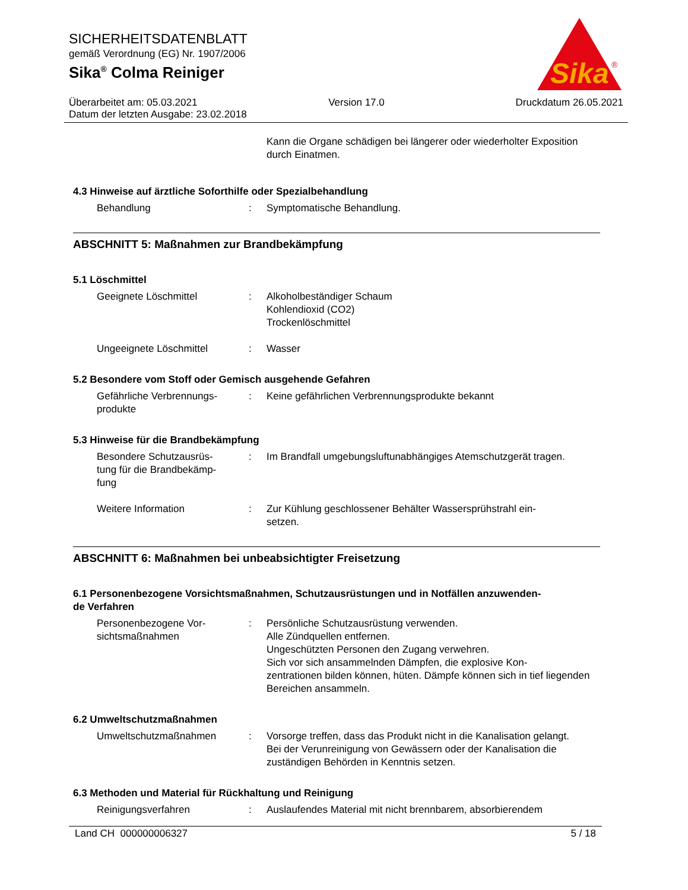SICHERHEITSDATENBLATT
gemäß Verordnung (EG) Nr. 1907/2006
Sika<sup>®</sup> Colma Reiniger
Sika
®
Überarbeitet am: 05.03.2021 Version 17.0 Druckdatum 26.05.2021
Datum der letzten Ausgabe: 23.02.2018
Kann die Organe schädigen bei längerer oder wiederholter Exposition durch Einatmen.
4.3 Hinweise auf ärztliche Soforthilfe oder Spezialbehandlung
Behandlung : Symptomatische Behandlung.
ABSCHNITT 5: Maßnahmen zur Brandbekämpfung
5.1 Löschmittel
Geeignete Löschmittel : Alkoholbeständiger Schaum
Kohlendioxid (CO2)
Trockenlöschmittel
Ungeeignete Löschmittel : Wasser
5.2 Besondere vom Stoff oder Gemisch ausgehende Gefahren
Gefährliche Verbrennungs-
produkte
: Keine gefährlichen Verbrennungsprodukte bekannt
5.3 Hinweise für die Brandbekämpfung
Besondere Schutzausrüs-
tung für die Brandbekämp-
fung
: Im Brandfall umgebungsluftunabhängiges Atemschutzgerät tragen.
Weitere Information : Zur Kühlung geschlossener Behälter Wassersprühstrahl ein-
setzen.
ABSCHNITT 6: Maßnahmen bei unbeabsichtigter Freisetzung
6.1 Personenbezogene Vorsichtsmaßnahmen, Schutzausrüstungen und in Notfällen anzuwenden-
de Verfahren
Personenbezogene Vor-
sichtsmaßnahmen
: Persönliche Schutzausrüstung verwenden.
Alle Zündquellen entfernen.
Ungeschützten Personen den Zugang verwehren.
Sich vor sich ansammelnden Dämpfen, die explosive Kon-
zentrationen bilden können, hüten. Dämpfe können sich in tief liegenden Bereichen ansammeln.
6.2 Umweltschutzmaßnahmen
Umweltschutzmaßnahmen : Vorsorge treffen, dass das Produkt nicht in die Kanalisation gelangt.
Bei der Verunreinigung von Gewässern oder der Kanalisation die zuständigen Behörden in Kenntnis setzen.
6.3 Methoden und Material für Rückhaltung und Reinigung
Reinigungsverfahren : Auslaufendes Material mit nicht brennbarem, absorbierendem
Land CH 000000006327 5 / 18